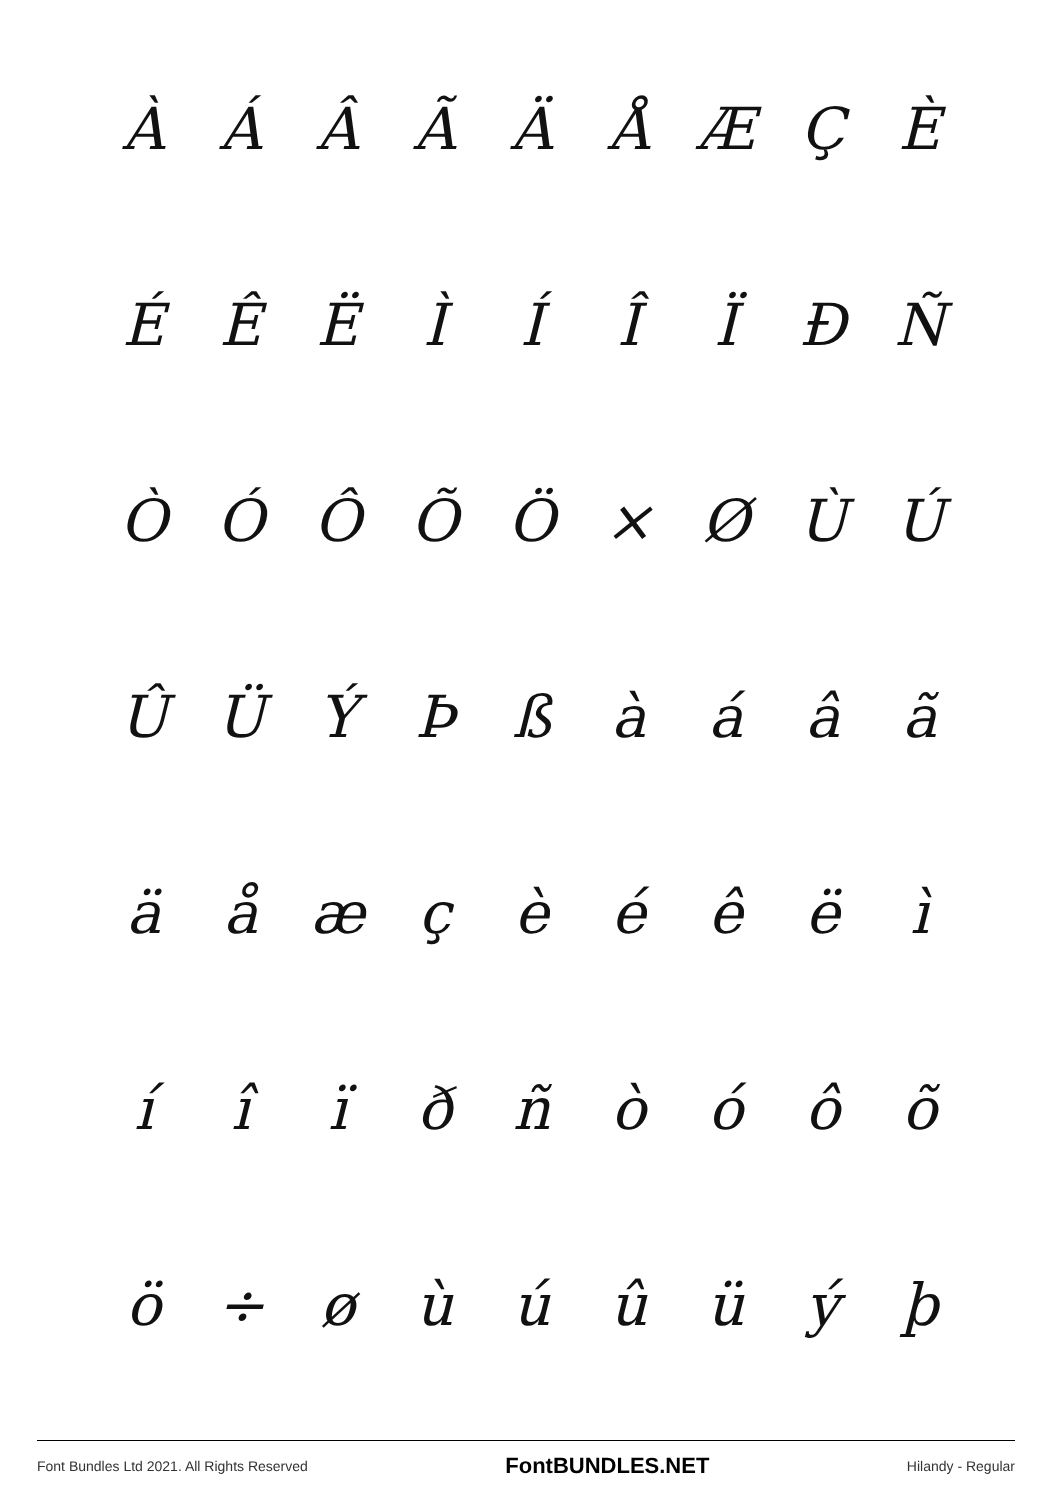| À | Á | Â | Ã | Ä | Å | Æ | Ç | È |
| É | Ê | Ë | Ì | Í | Î | Ï | Ð | Ñ |
| Ò | Ó | Ô | Õ | Ö | × | Ø | Ù | Ú |
| Û | Ü | Ý | Þ | ß | à | á | â | ã |
| ä | å | æ | ç | è | é | ê | ë | ì |
| í | î | ï | ð | ñ | ò | ó | ô | õ |
| ö | ÷ | ø | ù | ú | û | ü | ý | þ |
Font Bundles Ltd 2021. All Rights Reserved FontBUNDLES.NET Hilandy - Regular